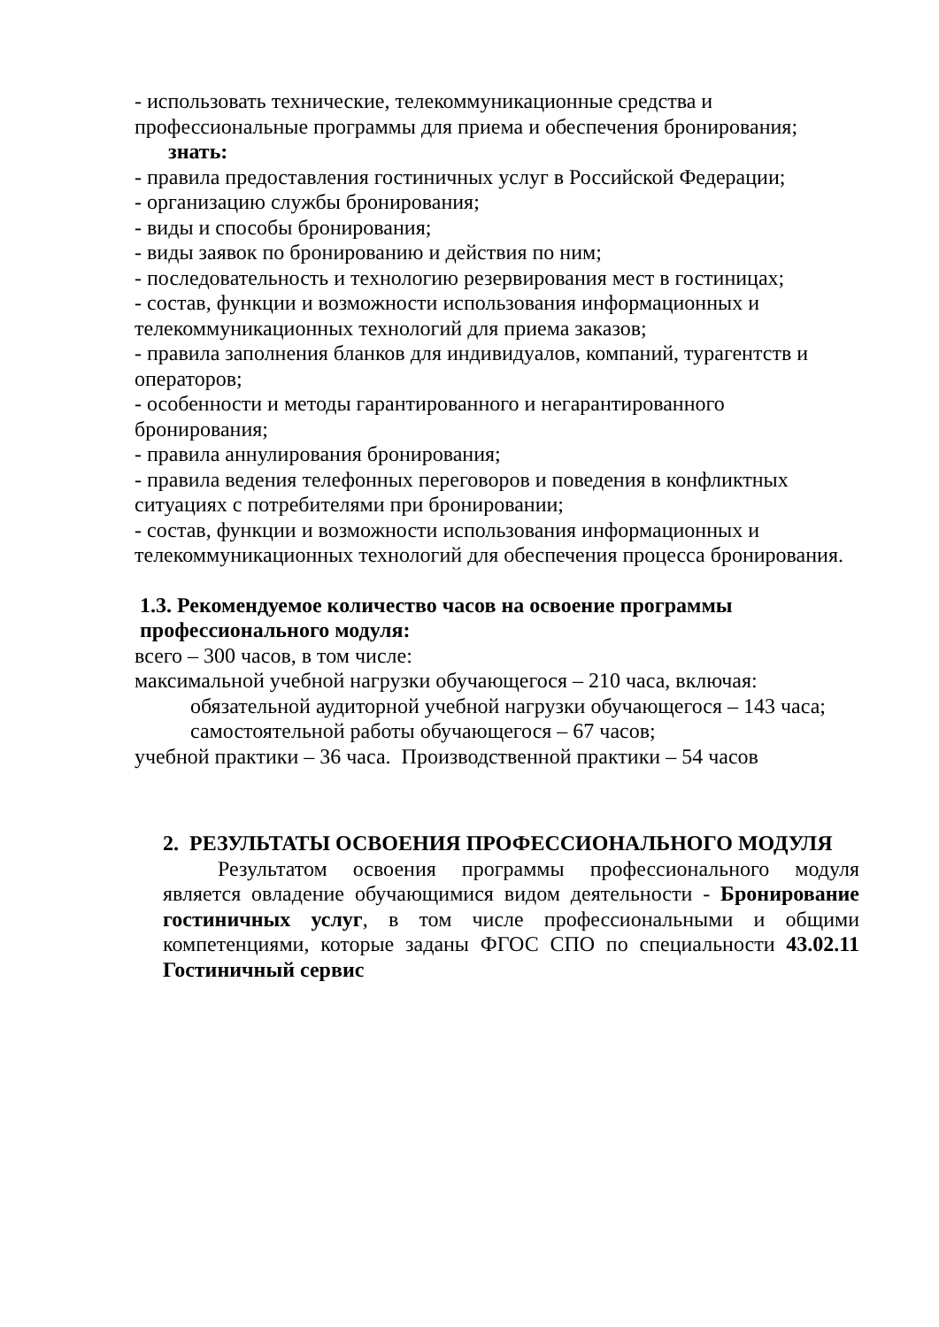- использовать технические, телекоммуникационные средства и профессиональные программы для приема и обеспечения бронирования;
знать:
- правила предоставления гостиничных услуг в Российской Федерации;
- организацию службы бронирования;
- виды и способы бронирования;
- виды заявок по бронированию и действия по ним;
- последовательность и технологию резервирования мест в гостиницах;
- состав, функции и возможности использования информационных и телекоммуникационных технологий для приема заказов;
- правила заполнения бланков для индивидуалов, компаний, турагентств и операторов;
- особенности и методы гарантированного и негарантированного бронирования;
- правила аннулирования бронирования;
- правила ведения телефонных переговоров и поведения в конфликтных ситуациях с потребителями при бронировании;
- состав, функции и возможности использования информационных и телекоммуникационных технологий для обеспечения процесса бронирования.
1.3. Рекомендуемое количество часов на освоение программы профессионального модуля:
всего – 300 часов, в том числе:
максимальной учебной нагрузки обучающегося – 210 часа, включая:
обязательной аудиторной учебной нагрузки обучающегося – 143 часа;
самостоятельной работы обучающегося – 67 часов;
учебной практики – 36 часа. Производственной практики – 54 часов
2. РЕЗУЛЬТАТЫ ОСВОЕНИЯ ПРОФЕССИОНАЛЬНОГО МОДУЛЯ
Результатом освоения программы профессионального модуля является овладение обучающимися видом деятельности - Бронирование гостиничных услуг, в том числе профессиональными и общими компетенциями, которые заданы ФГОС СПО по специальности 43.02.11 Гостиничный сервис